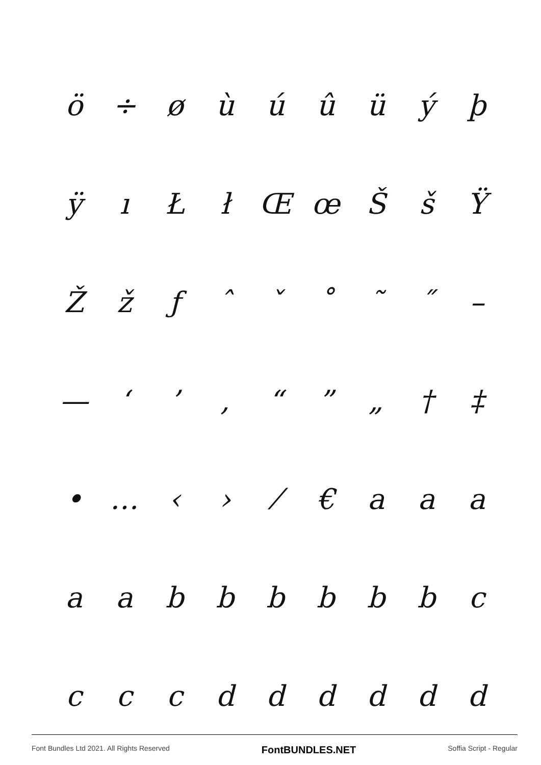ö ÷ øùúûüýþ
ÿıŁłŒœŠšŸ
Žžƒˆˇ ˚ ˜ ˝ –
— ‘’ ‚ “” „ † ‡
• … ‹ › ⁄ € aaa
aabbbbbbc
cccdddddd
Font Bundles Ltd 2021. All Rights Reserved FontBUNDLES.NET Soffia Script - Regular